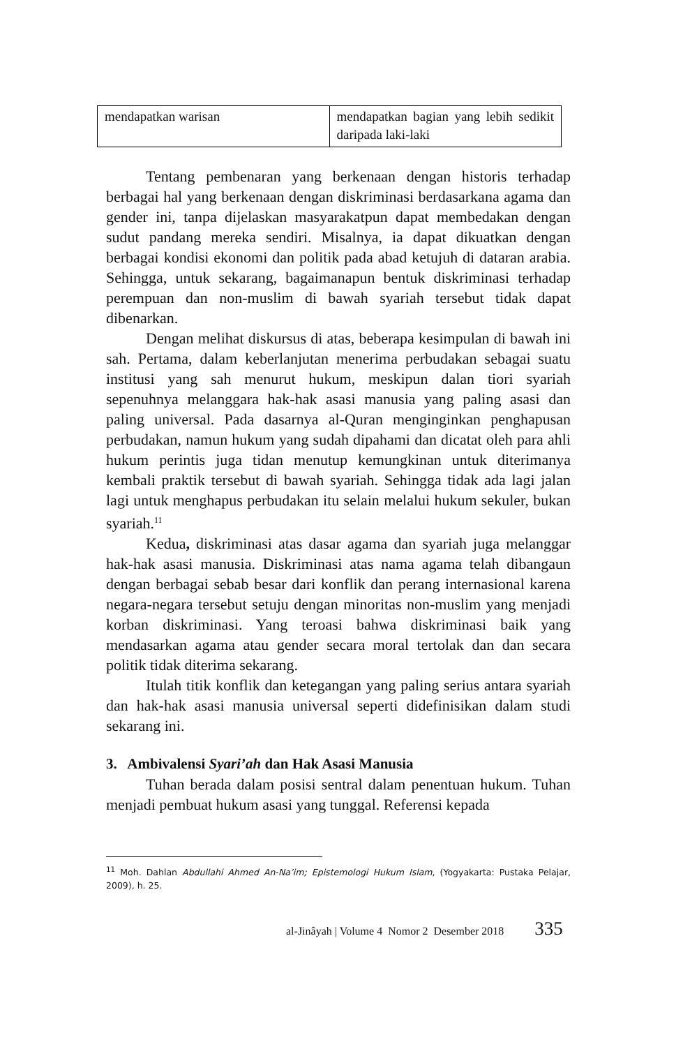| mendapatkan warisan | mendapatkan bagian yang lebih sedikit daripada laki-laki |
Tentang pembenaran yang berkenaan dengan historis terhadap berbagai hal yang berkenaan dengan diskriminasi berdasarkana agama dan gender ini, tanpa dijelaskan masyarakatpun dapat membedakan dengan sudut pandang mereka sendiri. Misalnya, ia dapat dikuatkan dengan berbagai kondisi ekonomi dan politik pada abad ketujuh di dataran arabia. Sehingga, untuk sekarang, bagaimanapun bentuk diskriminasi terhadap perempuan dan non-muslim di bawah syariah tersebut tidak dapat dibenarkan.
Dengan melihat diskursus di atas, beberapa kesimpulan di bawah ini sah. Pertama, dalam keberlanjutan menerima perbudakan sebagai suatu institusi yang sah menurut hukum, meskipun dalan tiori syariah sepenuhnya melanggara hak-hak asasi manusia yang paling asasi dan paling universal. Pada dasarnya al-Quran menginginkan penghapusan perbudakan, namun hukum yang sudah dipahami dan dicatat oleh para ahli hukum perintis juga tidan menutup kemungkinan untuk diterimanya kembali praktik tersebut di bawah syariah. Sehingga tidak ada lagi jalan lagi untuk menghapus perbudakan itu selain melalui hukum sekuler, bukan syariah.<sup>11</sup>
Kedua, diskriminasi atas dasar agama dan syariah juga melanggar hak-hak asasi manusia. Diskriminasi atas nama agama telah dibangaun dengan berbagai sebab besar dari konflik dan perang internasional karena negara-negara tersebut setuju dengan minoritas non-muslim yang menjadi korban diskriminasi. Yang teroasi bahwa diskriminasi baik yang mendasarkan agama atau gender secara moral tertolak dan dan secara politik tidak diterima sekarang.
Itulah titik konflik dan ketegangan yang paling serius antara syariah dan hak-hak asasi manusia universal seperti didefinisikan dalam studi sekarang ini.
3. Ambivalensi Syari’ah dan Hak Asasi Manusia
Tuhan berada dalam posisi sentral dalam penentuan hukum. Tuhan menjadi pembuat hukum asasi yang tunggal. Referensi kepada
<sup>11</sup> Moh. Dahlan Abdullahi Ahmed An-Na’im; Epistemologi Hukum Islam, (Yogyakarta: Pustaka Pelajar, 2009), h. 25.
al-Jinâyah | Volume 4 Nomor 2 Desember 2018 335